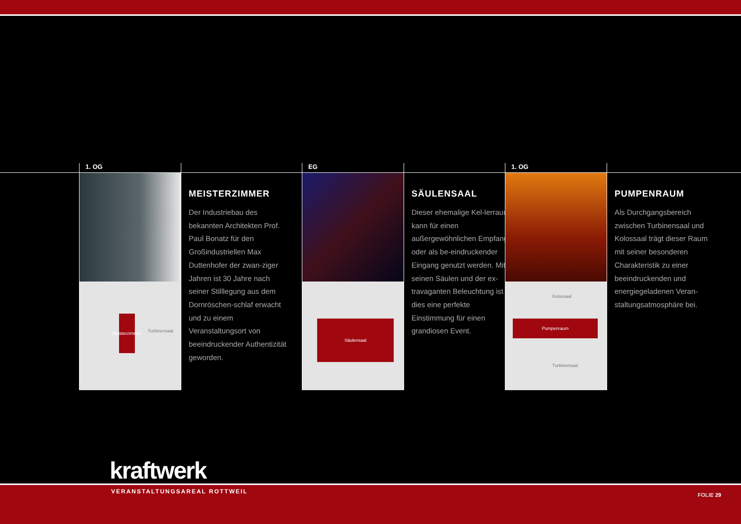1. OG
Meisterzimmer
Turbinensaal
MEISTERZIMMER
Der Industriebau des bekannten Architekten Prof. Paul Bonatz für den Großindustriellen Max Duttenhofer der zwan-ziger Jahren ist 30 Jahre nach seiner Stilllegung aus dem Dornröschen-schlaf erwacht und zu einem Veranstaltungsort von beeindruckender Authentizität geworden.
EG
Säulensaal
SÄULENSAAL
Dieser ehemalige Kel-lerraum kann für einen außergewöhnlichen Empfang oder als be-eindruckender Eingang genutzt werden. Mit seinen Säulen und der ex-travaganten Beleuchtung ist dies eine perfekte Einstimmung für einen grandiosen Event.
1. OG
Kolossaal
Pumpenraum
Turbinensaal
PUMPENRAUM
Als Durchgangsbereich zwischen Turbinensaal und Kolossaal trägt dieser Raum mit seiner besonderen Charakteristik zu einer beeindruckenden und energiegeladenen Veran-staltungsatmosphäre bei.
kraftwerk
VERANSTALTUNGSAREAL ROTTWEIL
FOLIE 29